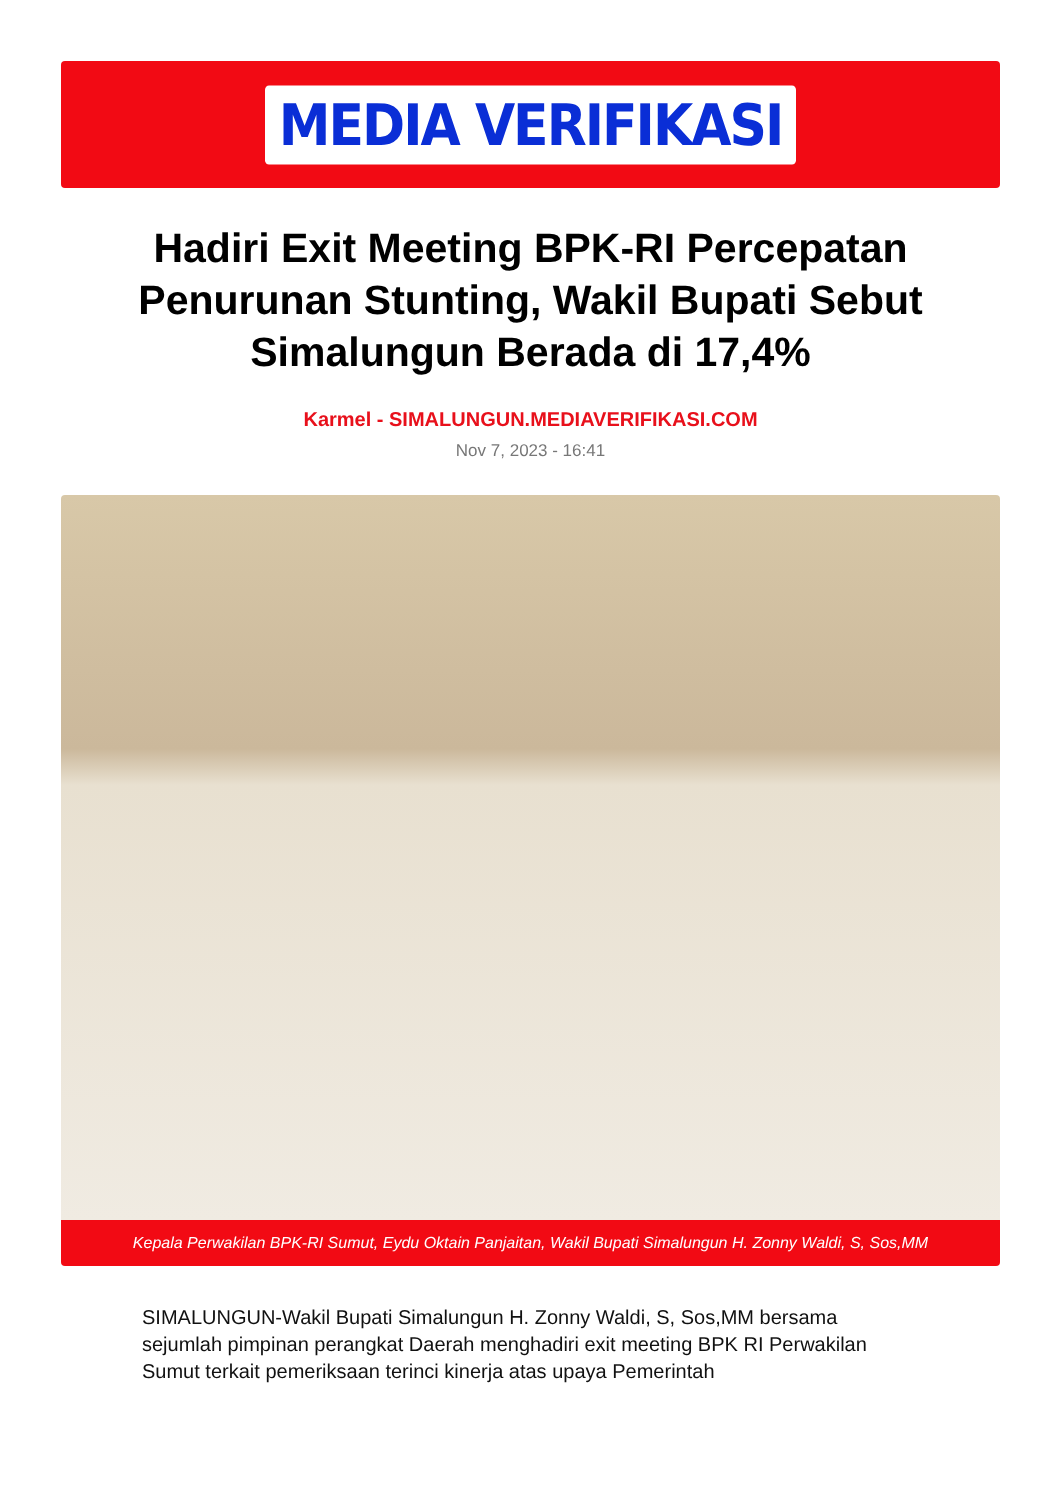MEDIA VERIFIKASI
Hadiri Exit Meeting BPK-RI Percepatan Penurunan Stunting, Wakil Bupati Sebut Simalungun Berada di 17,4%
Karmel - SIMALUNGUN.MEDIAVERIFIKASI.COM
Nov 7, 2023 - 16:41
Kepala Perwakilan BPK-RI Sumut, Eydu Oktain Panjaitan, Wakil Bupati Simalungun H. Zonny Waldi, S, Sos,MM
SIMALUNGUN-Wakil Bupati Simalungun H. Zonny Waldi, S, Sos,MM bersama sejumlah pimpinan perangkat Daerah menghadiri exit meeting BPK RI Perwakilan Sumut terkait pemeriksaan terinci kinerja atas upaya Pemerintah